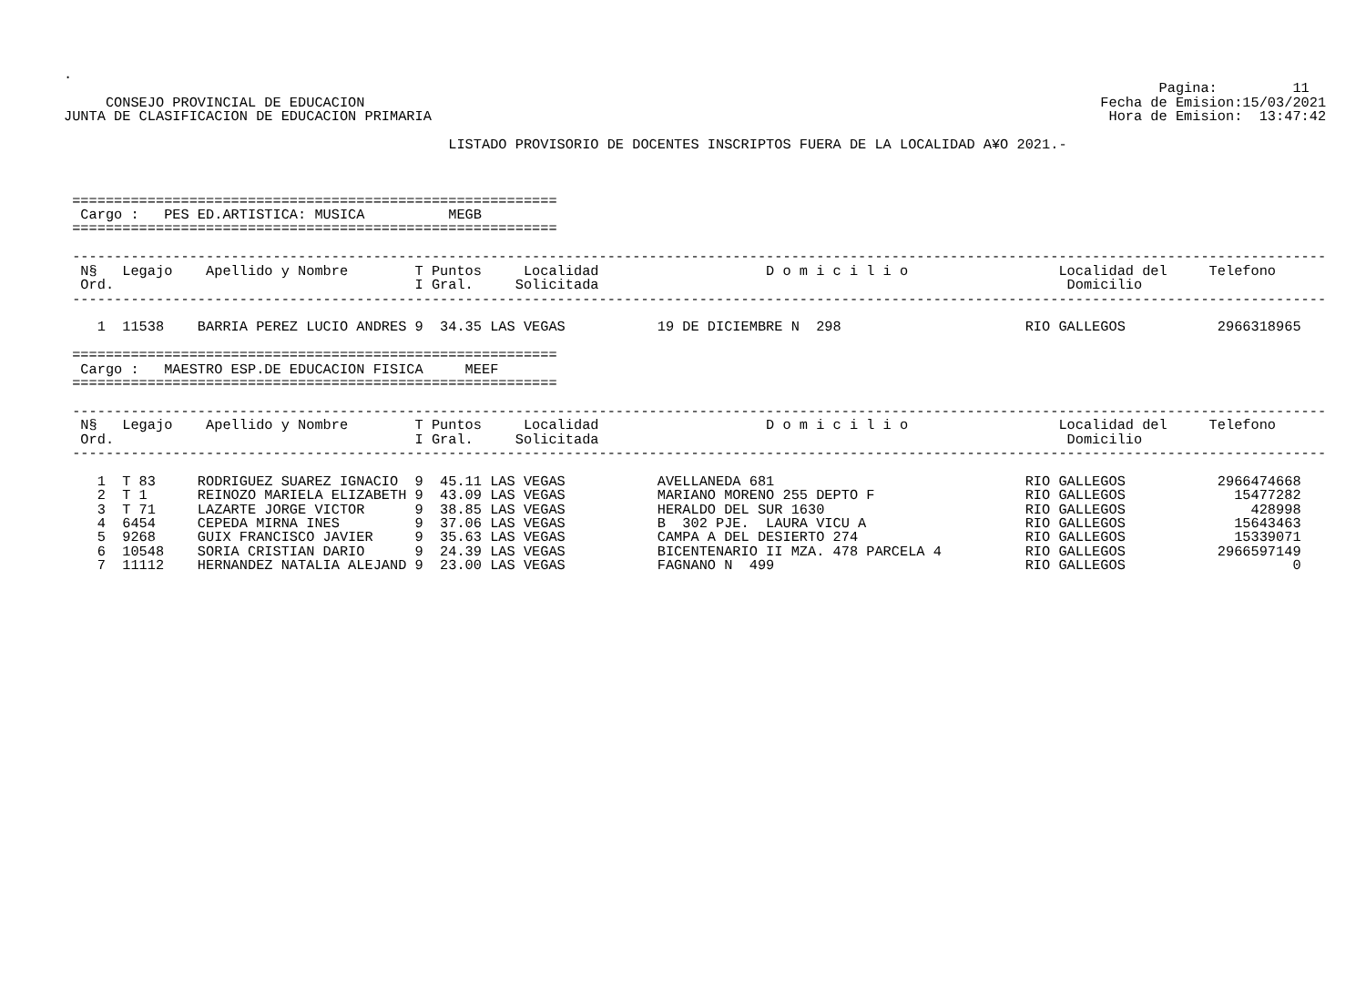.
                                                                                                                                   Pagina:         11
     CONSEJO PROVINCIAL DE EDUCACION                                                                                        Fecha de Emision:15/03/2021
JUNTA DE CLASIFICACION DE EDUCACION PRIMARIA                                                                                 Hora de Emision:  13:47:42

                                              LISTADO PROVISORIO DE DOCENTES INSCRIPTOS FUERA DE LA LOCALIDAD A¥O 2021.-



 ==========================================================
  Cargo :   PES ED.ARTISTICA: MUSICA          MEGB
 ==========================================================

 ------------------------------------------------------------------------------------------------------------------------------------------------------
  N§   Legajo    Apellido y Nombre        T Puntos     Localidad                    D o m i c i l i o                  Localidad del     Telefono
  Ord.                                    I Gral.     Solicitada                                                        Domicilio
 ------------------------------------------------------------------------------------------------------------------------------------------------------

    1  11538    BARRIA PEREZ LUCIO ANDRES 9  34.35 LAS VEGAS           19 DE DICIEMBRE N  298                      RIO GALLEGOS           2966318965

 ==========================================================
  Cargo :   MAESTRO ESP.DE EDUCACION FISICA     MEEF
 ==========================================================

 ------------------------------------------------------------------------------------------------------------------------------------------------------
  N§   Legajo    Apellido y Nombre        T Puntos     Localidad                    D o m i c i l i o                  Localidad del     Telefono
  Ord.                                    I Gral.     Solicitada                                                        Domicilio
 ------------------------------------------------------------------------------------------------------------------------------------------------------

    1  T 83     RODRIGUEZ SUAREZ IGNACIO  9  45.11 LAS VEGAS           AVELLANEDA 681                              RIO GALLEGOS           2966474668
    2  T 1      REINOZO MARIELA ELIZABETH 9  43.09 LAS VEGAS           MARIANO MORENO 255 DEPTO F                  RIO GALLEGOS             15477282
    3  T 71     LAZARTE JORGE VICTOR      9  38.85 LAS VEGAS           HERALDO DEL SUR 1630                        RIO GALLEGOS               428998
    4  6454     CEPEDA MIRNA INES         9  37.06 LAS VEGAS           B  302 PJE.  LAURA VICU A                   RIO GALLEGOS             15643463
    5  9268     GUIX FRANCISCO JAVIER     9  35.63 LAS VEGAS           CAMPA A DEL DESIERTO 274                    RIO GALLEGOS             15339071
    6  10548    SORIA CRISTIAN DARIO      9  24.39 LAS VEGAS           BICENTENARIO II MZA. 478 PARCELA 4          RIO GALLEGOS           2966597149
    7  11112    HERNANDEZ NATALIA ALEJAND 9  23.00 LAS VEGAS           FAGNANO N  499                              RIO GALLEGOS                    0